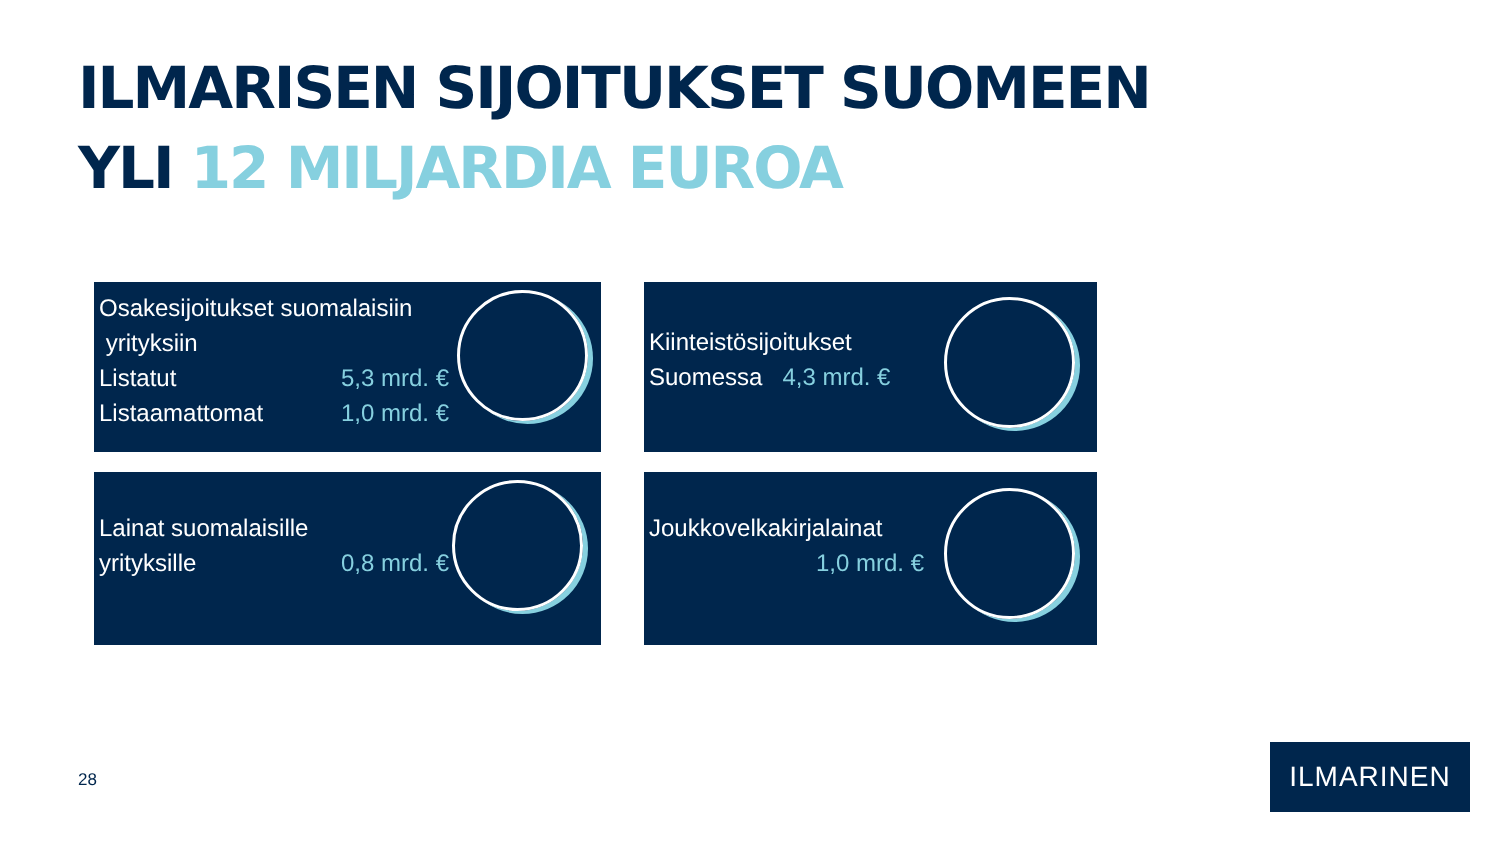ILMARISEN SIJOITUKSET SUOMEEN
YLI 12 MILJARDIA EUROA
Osakesijoitukset suomalaisiin
yrityksiin
Listatut 5,3 mrd. €
Listaamattomat 1,0 mrd. €
Kiinteistösijoitukset
Suomessa 4,3 mrd. €
Lainat suomalaisille
yrityksille 0,8 mrd. €
Joukkovelkakirjalainat
1,0 mrd. €
28
ILMARINEN